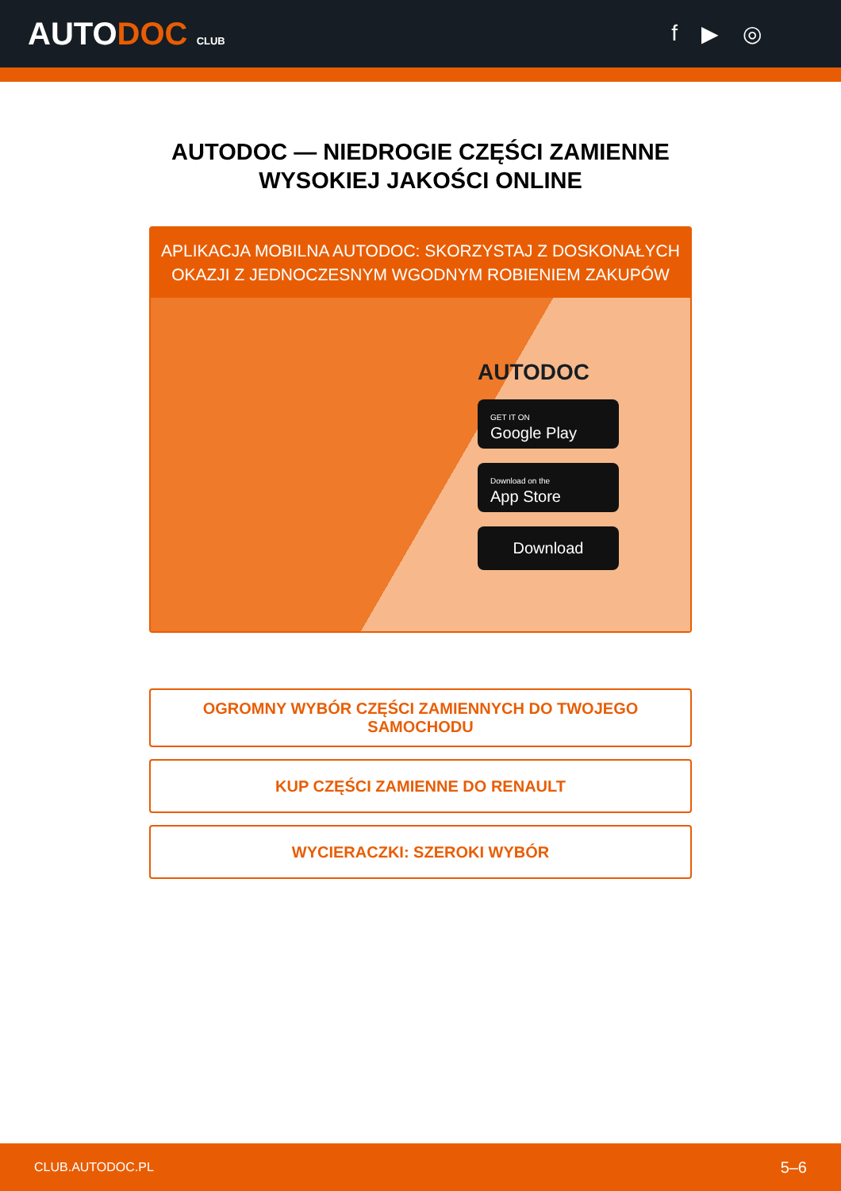AUTODOC CLUB
f ▶ ◎
AUTODOC — NIEDROGIE CZĘŚCI ZAMIENNE
WYSOKIEJ JAKOŚCI ONLINE
APLIKACJA MOBILNA AUTODOC: SKORZYSTAJ Z DOSKONAŁYCH OKAZJI Z JEDNOCZESNYM WGODNYM ROBIENIEM ZAKUPÓW
AUTODOC
GET IT ON
Google Play
Download on the
App Store
Download
OGROMNY WYBÓR CZĘŚCI ZAMIENNYCH DO TWOJEGO SAMOCHODU
KUP CZĘŚCI ZAMIENNE DO RENAULT
WYCIERACZKI: SZEROKI WYBÓR
CLUB.AUTODOC.PL 5–6